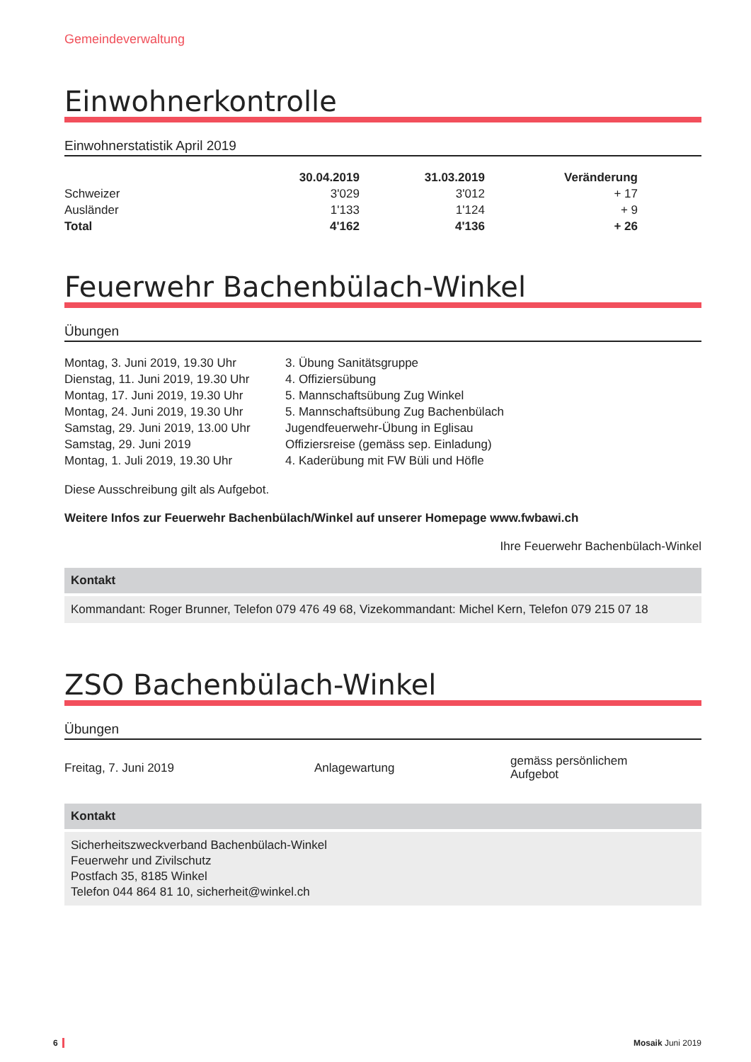Gemeindeverwaltung
Einwohnerkontrolle
Einwohnerstatistik April 2019
| | 30.04.2019 | 31.03.2019 | Veränderung |
| --- | --- | --- | --- |
| Schweizer | 3'029 | 3'012 | + 17 |
| Ausländer | 1'133 | 1'124 | + 9 |
| Total | 4'162 | 4'136 | + 26 |
Feuerwehr Bachenbülach-Winkel
Übungen
| Montag, 3. Juni 2019, 19.30 Uhr | 3. Übung Sanitätsgruppe |
| Dienstag, 11. Juni 2019, 19.30 Uhr | 4. Offiziersübung |
| Montag, 17. Juni 2019, 19.30 Uhr | 5. Mannschaftsübung Zug Winkel |
| Montag, 24. Juni 2019, 19.30 Uhr | 5. Mannschaftsübung Zug Bachenbülach |
| Samstag, 29. Juni 2019, 13.00 Uhr | Jugendfeuerwehr-Übung in Eglisau |
| Samstag, 29. Juni 2019 | Offiziersreise (gemäss sep. Einladung) |
| Montag, 1. Juli 2019, 19.30 Uhr | 4. Kaderübung mit FW Büli und Höfle |
Diese Ausschreibung gilt als Aufgebot.
Weitere Infos zur Feuerwehr Bachenbülach/Winkel auf unserer Homepage www.fwbawi.ch
Ihre Feuerwehr Bachenbülach-Winkel
Kontakt
Kommandant: Roger Brunner, Telefon 079 476 49 68, Vizekommandant: Michel Kern, Telefon 079 215 07 18
ZSO Bachenbülach-Winkel
Übungen
| Freitag, 7. Juni 2019 | Anlagewartung | gemäss persönlichem Aufgebot |
Kontakt
Sicherheitszweckverband Bachenbülach-Winkel
Feuerwehr und Zivilschutz
Postfach 35, 8185 Winkel
Telefon 044 864 81 10, sicherheit@winkel.ch
6 Mosaik Juni 2019